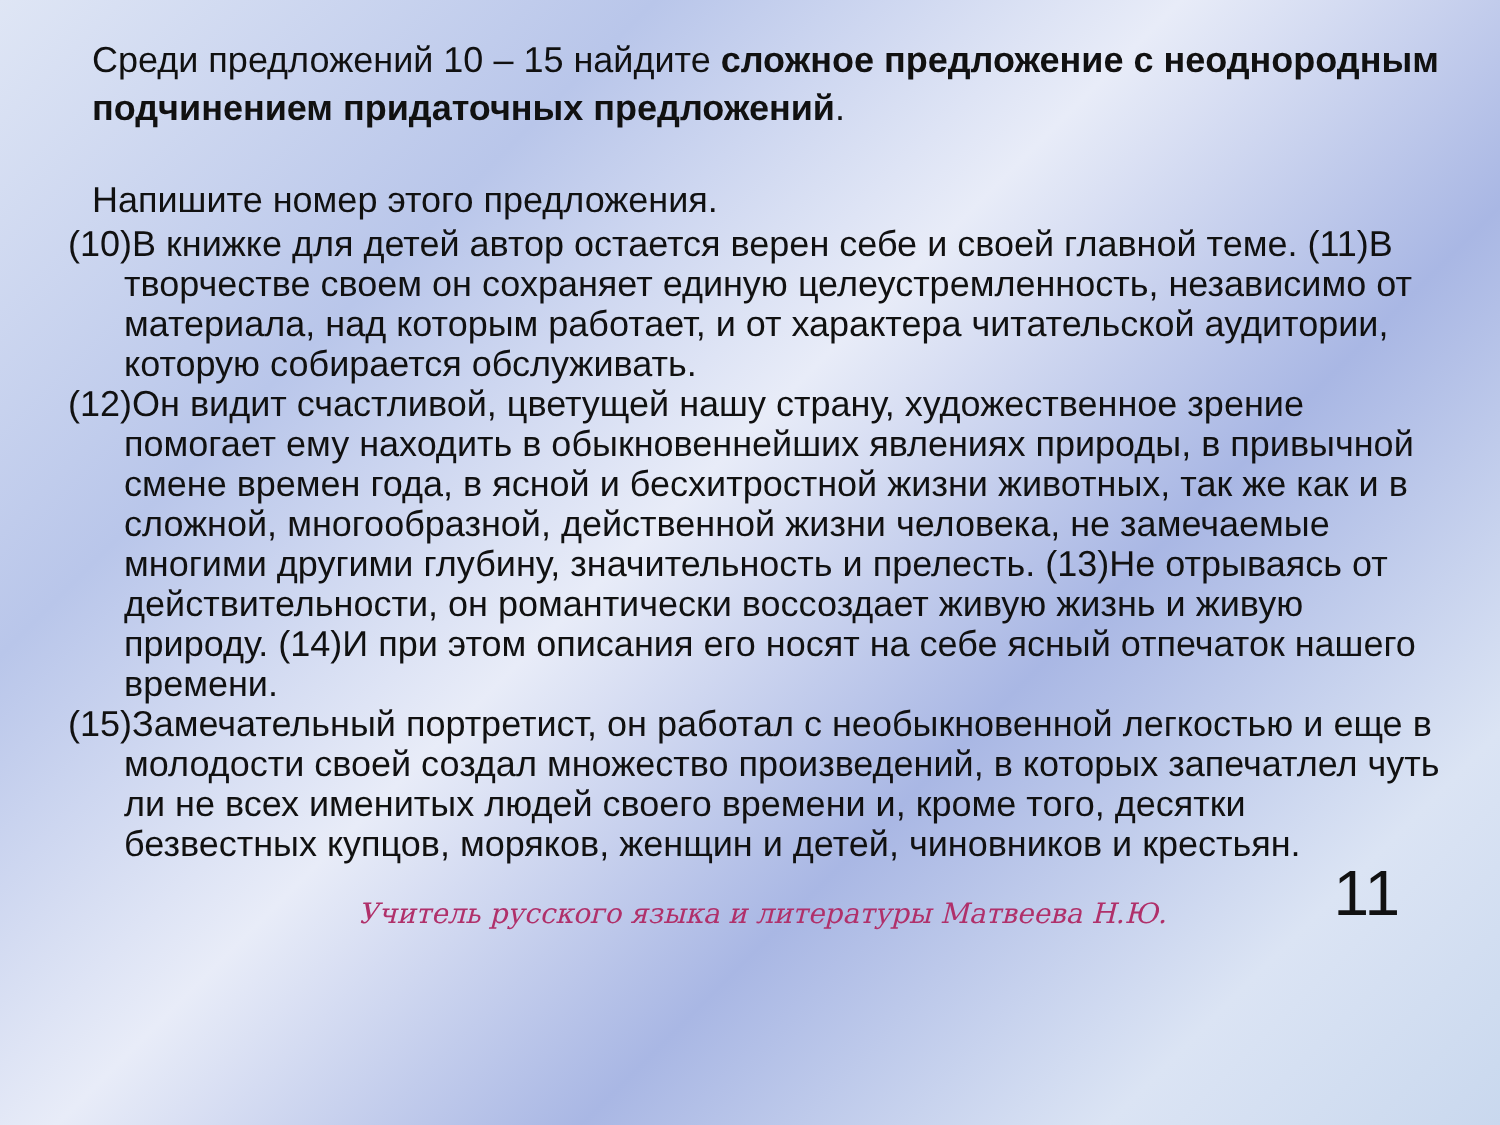Среди предложений 10 – 15 найдите сложное предложение с неоднородным подчинением придаточных предложений.
Напишите номер этого предложения.
(10)В книжке для детей автор остается верен себе и своей главной теме. (11)В творчестве своем он сохраняет единую целеустремленность, независимо от материала, над которым работает, и от характера читательской аудитории, которую собирается обслуживать.
(12)Он видит счастливой, цветущей нашу страну, художественное зрение помогает ему находить в обыкновеннейших явлениях природы, в привычной смене времен года, в ясной и бесхитростной жизни животных, так же как и в сложной, многообразной, действенной жизни человека, не замечаемые многими другими глубину, значительность и прелесть. (13)Не отрываясь от действительности, он романтически воссоздает живую жизнь и живую природу. (14)И при этом описания его носят на себе ясный отпечаток нашего времени.
(15)Замечательный портретист, он работал с необыкновенной легкостью и еще в молодости своей создал множество произведений, в которых запечатлел чуть ли не всех именитых людей своего времени и, кроме того, десятки безвестных купцов, моряков, женщин и детей, чиновников и крестьян.
Учитель русского языка и литературы Матвеева Н.Ю. 11